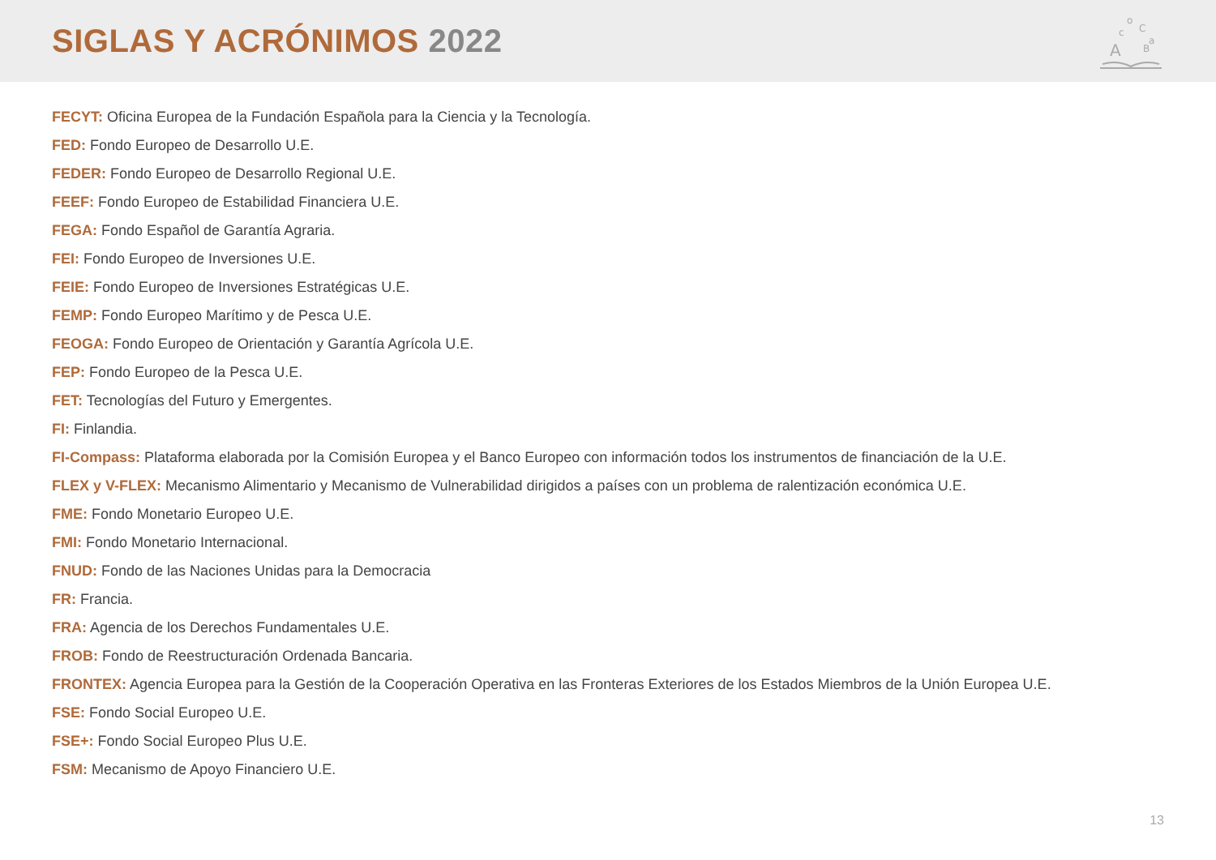SIGLAS Y ACRÓNIMOS 2022
A
o
C
c
B
a
FECYT: Oficina Europea de la Fundación Española para la Ciencia y la Tecnología.
FED: Fondo Europeo de Desarrollo U.E.
FEDER: Fondo Europeo de Desarrollo Regional U.E.
FEEF: Fondo Europeo de Estabilidad Financiera U.E.
FEGA: Fondo Español de Garantía Agraria.
FEI: Fondo Europeo de Inversiones U.E.
FEIE: Fondo Europeo de Inversiones Estratégicas U.E.
FEMP: Fondo Europeo Marítimo y de Pesca U.E.
FEOGA: Fondo Europeo de Orientación y Garantía Agrícola U.E.
FEP: Fondo Europeo de la Pesca U.E.
FET: Tecnologías del Futuro y Emergentes.
FI: Finlandia.
FI-Compass: Plataforma elaborada por la Comisión Europea y el Banco Europeo con información todos los instrumentos de financiación de la U.E.
FLEX y V-FLEX: Mecanismo Alimentario y Mecanismo de Vulnerabilidad dirigidos a países con un problema de ralentización económica U.E.
FME: Fondo Monetario Europeo U.E.
FMI: Fondo Monetario Internacional.
FNUD: Fondo de las Naciones Unidas para la Democracia
FR: Francia.
FRA: Agencia de los Derechos Fundamentales U.E.
FROB: Fondo de Reestructuración Ordenada Bancaria.
FRONTEX: Agencia Europea para la Gestión de la Cooperación Operativa en las Fronteras Exteriores de los Estados Miembros de la Unión Europea U.E.
FSE: Fondo Social Europeo U.E.
FSE+: Fondo Social Europeo Plus U.E.
FSM: Mecanismo de Apoyo Financiero U.E.
13